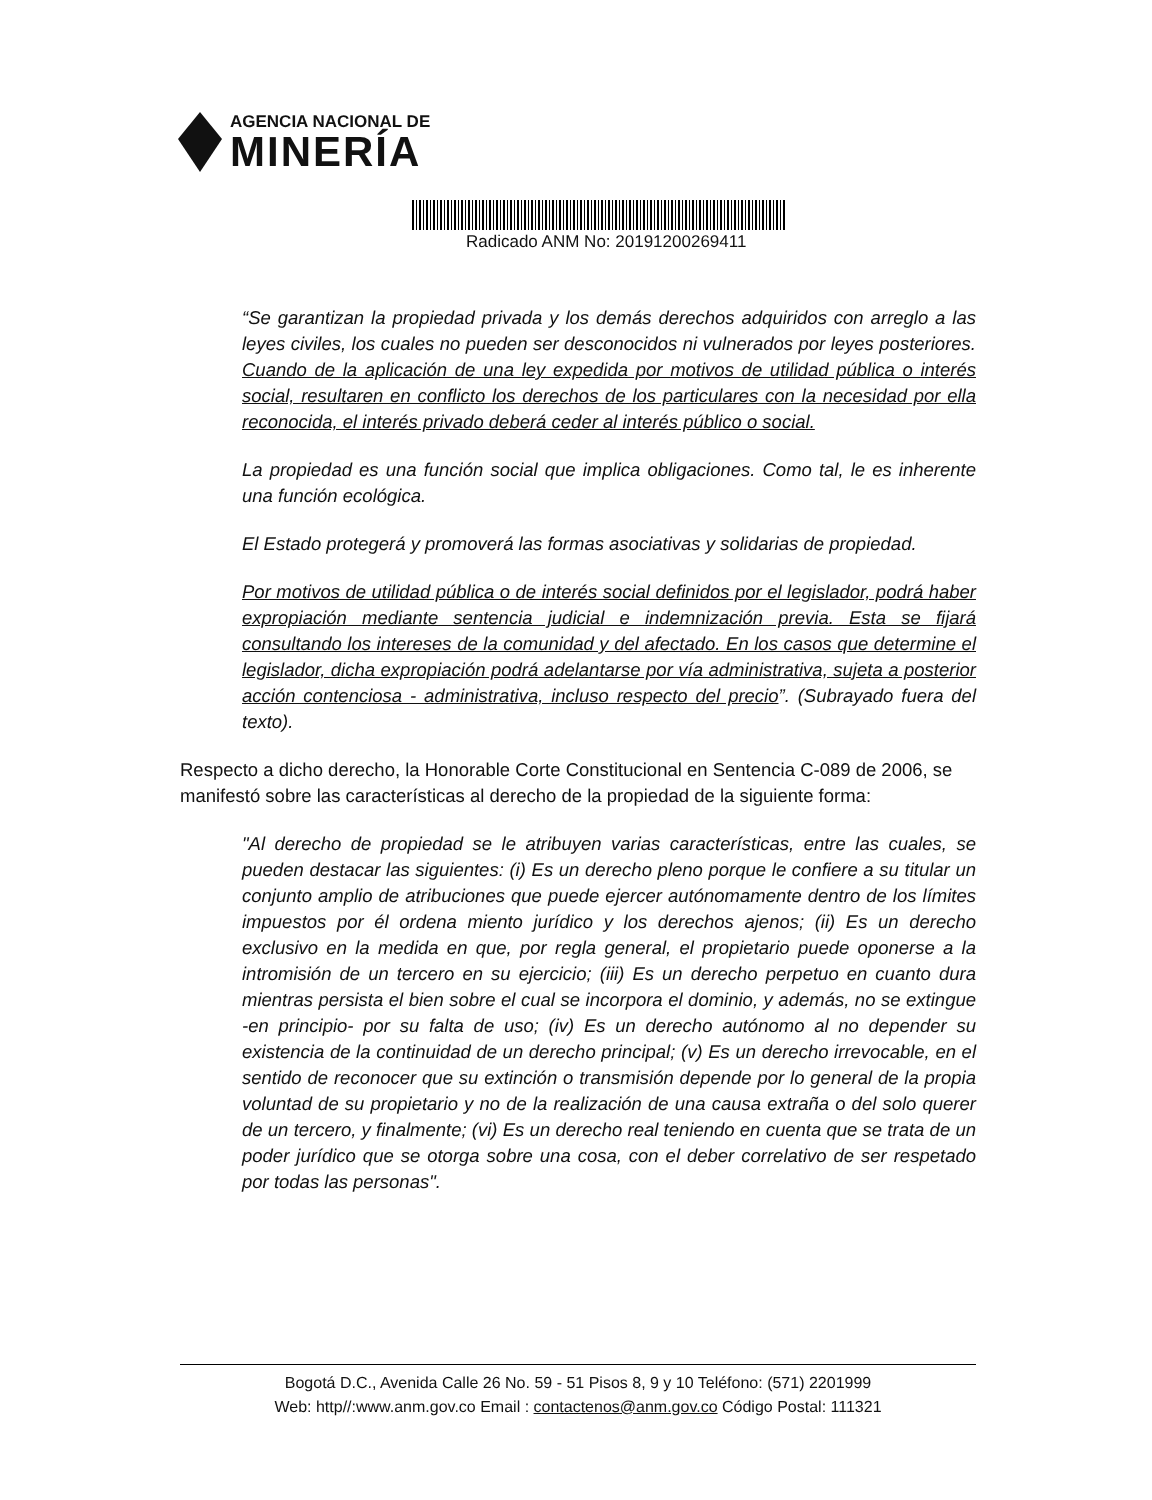AGENCIA NACIONAL DE
MINERÍA
Radicado ANM No: 20191200269411
“Se garantizan la propiedad privada y los demás derechos adquiridos con arreglo a las leyes civiles, los cuales no pueden ser desconocidos ni vulnerados por leyes posteriores. Cuando de la aplicación de una ley expedida por motivos de utilidad pública o interés social, resultaren en conflicto los derechos de los particulares con la necesidad por ella reconocida, el interés privado deberá ceder al interés público o social.
La propiedad es una función social que implica obligaciones. Como tal, le es inherente una función ecológica.
El Estado protegerá y promoverá las formas asociativas y solidarias de propiedad.
Por motivos de utilidad pública o de interés social definidos por el legislador, podrá haber expropiación mediante sentencia judicial e indemnización previa. Esta se fijará consultando los intereses de la comunidad y del afectado. En los casos que determine el legislador, dicha expropiación podrá adelantarse por vía administrativa, sujeta a posterior acción contenciosa - administrativa, incluso respecto del precio”. (Subrayado fuera del texto).
Respecto a dicho derecho, la Honorable Corte Constitucional en Sentencia C-089 de 2006, se manifestó sobre las características al derecho de la propiedad de la siguiente forma:
"Al derecho de propiedad se le atribuyen varias características, entre las cuales, se pueden destacar las siguientes: (i) Es un derecho pleno porque le confiere a su titular un conjunto amplio de atribuciones que puede ejercer autónomamente dentro de los límites impuestos por él ordena miento jurídico y los derechos ajenos; (ii) Es un derecho exclusivo en la medida en que, por regla general, el propietario puede oponerse a la intromisión de un tercero en su ejercicio; (iii) Es un derecho perpetuo en cuanto dura mientras persista el bien sobre el cual se incorpora el dominio, y además, no se extingue -en principio- por su falta de uso; (iv) Es un derecho autónomo al no depender su existencia de la continuidad de un derecho principal; (v) Es un derecho irrevocable, en el sentido de reconocer que su extinción o transmisión depende por lo general de la propia voluntad de su propietario y no de la realización de una causa extraña o del solo querer de un tercero, y finalmente; (vi) Es un derecho real teniendo en cuenta que se trata de un poder jurídico que se otorga sobre una cosa, con el deber correlativo de ser respetado por todas las personas".
Bogotá D.C., Avenida Calle 26 No. 59 - 51 Pisos 8, 9 y 10 Teléfono: (571) 2201999
Web: http//:www.anm.gov.co Email : contactenos@anm.gov.co Código Postal: 111321